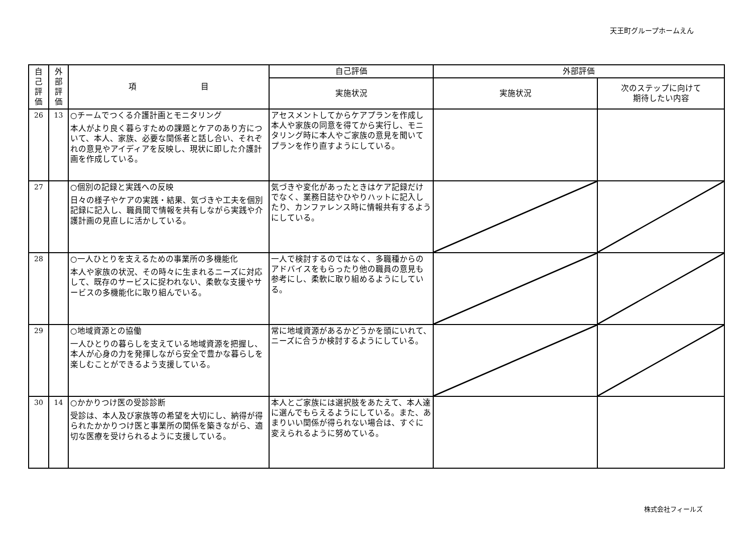天王町グループホームえん
| 自 己 評 価 | 外 部 評 価 | 項 目 | 自己評価 | 外部評価 | |
| --- | --- | --- | --- | --- | --- |
| | | | 実施状況 | 実施状況 | 次のステップに向けて 期待したい内容 |
| 26 | 13 | ○チームでつくる介護計画とモニタリング 本人がより良く暮らすための課題とケアのあり方について、本人、家族、必要な関係者と話し合い、それぞれの意見やアイディアを反映し、現状に即した介護計画を作成している。 | アセスメントしてからケアプランを作成し本人や家族の同意を得てから実行し、モニタリング時に本人やご家族の意見を聞いてプランを作り直すようにしている。 | | |
| 27 | | ○個別の記録と実践への反映 日々の様子やケアの実践・結果、気づきや工夫を個別記録に記入し、職員間で情報を共有しながら実践や介護計画の見直しに活かしている。 | 気づきや変化があったときはケア記録だけでなく、業務日誌やひやりハットに記入したり、カンファレンス時に情報共有するようにしている。 | | |
| 28 | | ○一人ひとりを支えるための事業所の多機能化 本人や家族の状況、その時々に生まれるニーズに対応して、既存のサービスに捉われない、柔軟な支援やサービスの多機能化に取り組んでいる。 | 一人で検討するのではなく、多職種からのアドバイスをもらったり他の職員の意見も参考にし、柔軟に取り組めるようにしている。 | | |
| 29 | | ○地域資源との協働 一人ひとりの暮らしを支えている地域資源を把握し、本人が心身の力を発揮しながら安全で豊かな暮らしを楽しむことができるよう支援している。 | 常に地域資源があるかどうかを頭にいれて、ニーズに合うか検討するようにしている。 | | |
| 30 | 14 | ○かかりつけ医の受診診断 受診は、本人及び家族等の希望を大切にし、納得が得られたかかりつけ医と事業所の関係を築きながら、適切な医療を受けられるように支援している。 | 本人とご家族には選択肢をあたえて、本人達に選んでもらえるようにしている。また、あまりいい関係が得られない場合は、すぐに変えられるように努めている。 | | |
株式会社フィールズ